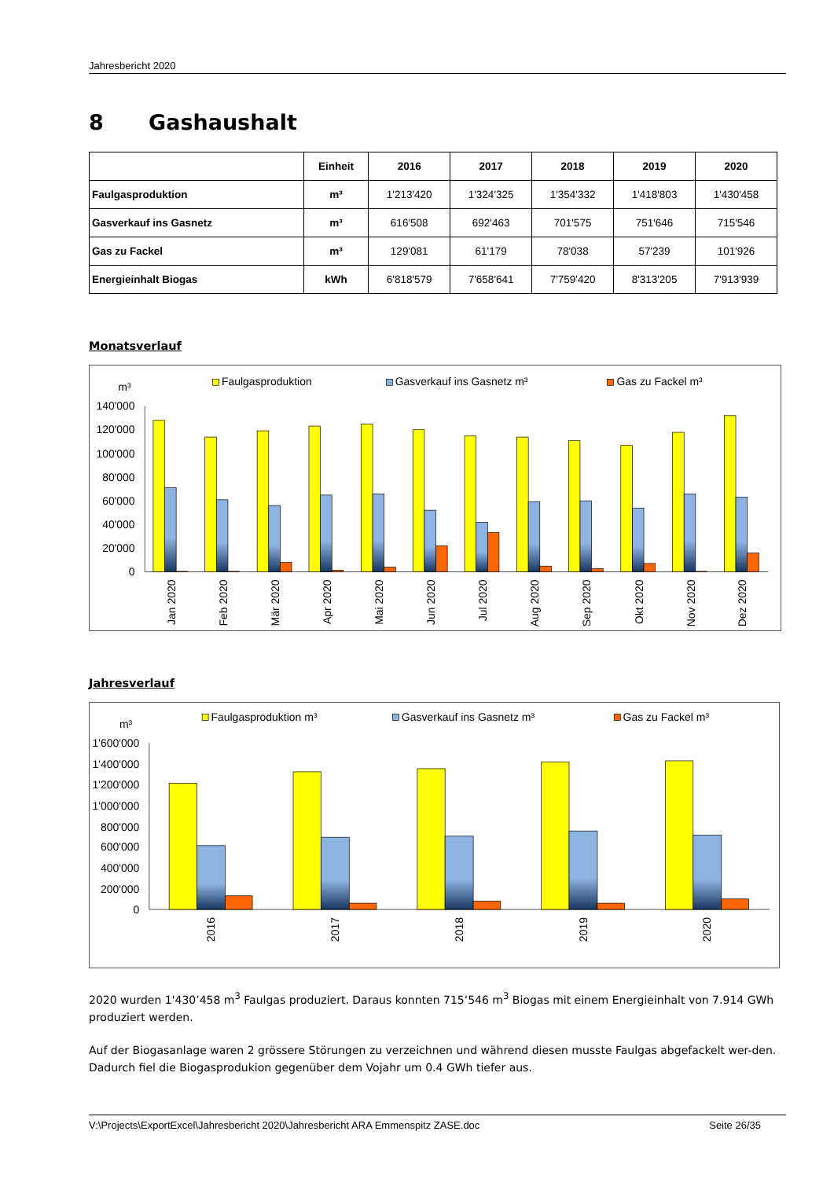Jahresbericht 2020
8 Gashaushalt
| | Einheit | 2016 | 2017 | 2018 | 2019 | 2020 |
| --- | --- | --- | --- | --- | --- | --- |
| Faulgasproduktion | m³ | 1'213'420 | 1'324'325 | 1'354'332 | 1'418'803 | 1'430'458 |
| Gasverkauf ins Gasnetz | m³ | 616'508 | 692'463 | 701'575 | 751'646 | 715'546 |
| Gas zu Fackel | m³ | 129'081 | 61'179 | 78'038 | 57'239 | 101'926 |
| Energieinhalt Biogas | kWh | 6'818'579 | 7'658'641 | 7'759'420 | 8'313'205 | 7'913'939 |
Monatsverlauf
m³
Faulgasproduktion
Gasverkauf ins Gasnetz m³
Gas zu Fackel m³
140'000
120'000
100'000
80'000
60'000
40'000
20'000
0
Jan 2020
Feb 2020
Mär 2020
Apr 2020
Mai 2020
Jun 2020
Jul 2020
Aug 2020
Sep 2020
Okt 2020
Nov 2020
Dez 2020
Jahresverlauf
m³
Faulgasproduktion m³
Gasverkauf ins Gasnetz m³
Gas zu Fackel m³
1'600'000
1'400'000
1'200'000
1'000'000
800'000
600'000
400'000
200'000
0
2016
2017
2018
2019
2020
2020 wurden 1'430’458 m<sup>3</sup> Faulgas produziert. Daraus konnten 715‘546 m<sup>3</sup> Biogas mit einem Energieinhalt von 7.914 GWh produziert werden.
Auf der Biogasanlage waren 2 grössere Störungen zu verzeichnen und während diesen musste Faulgas abgefackelt wer-den. Dadurch fiel die Biogasprodukion gegenüber dem Vojahr um 0.4 GWh tiefer aus.
V:\Projects\ExportExcel\Jahresbericht 2020\Jahresbericht ARA Emmenspitz ZASE.doc Seite 26/35